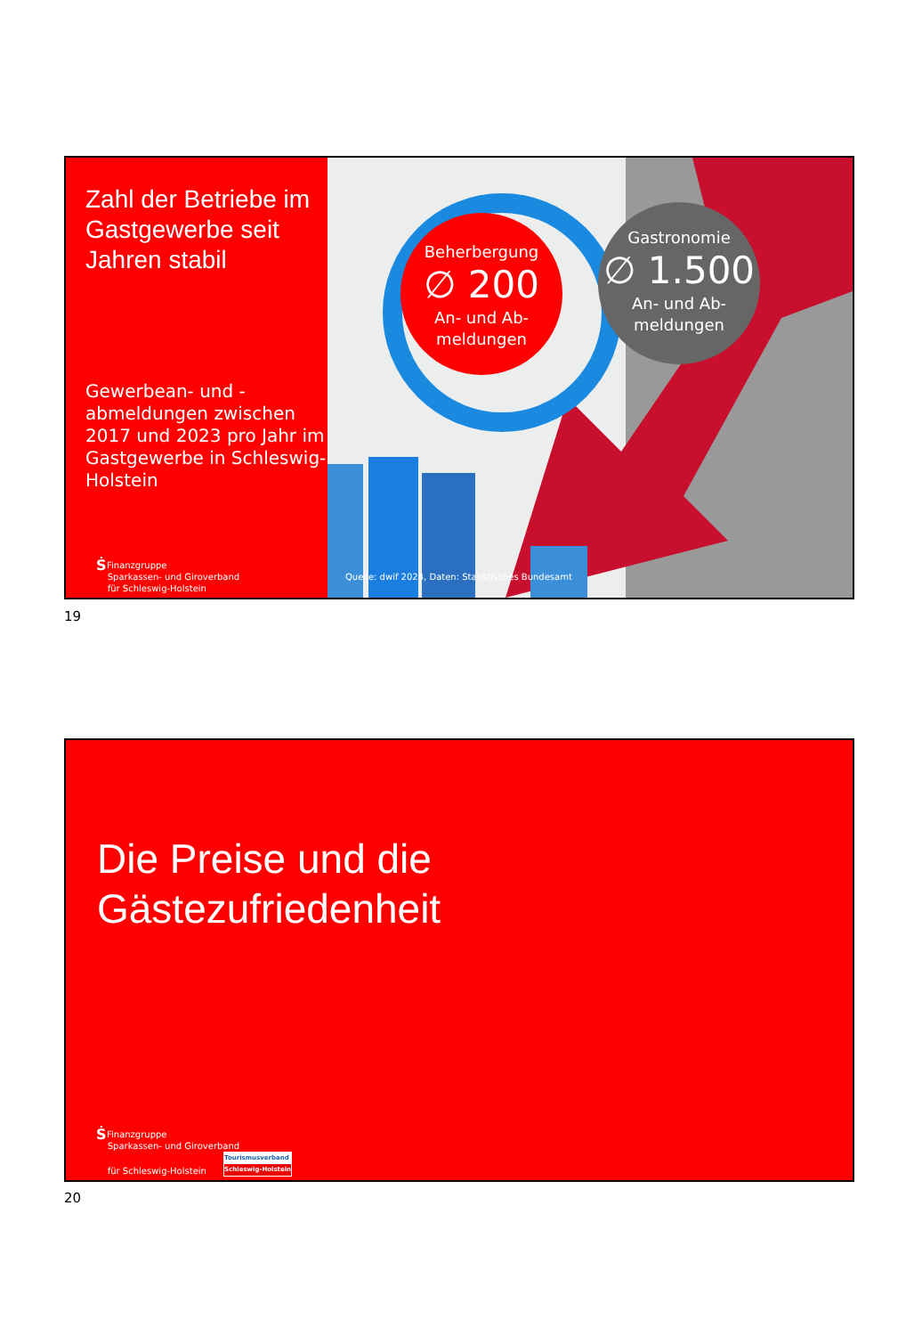Zahl der Betriebe im Gastgewerbe seit Jahren stabil
Gewerbean- und -abmeldungen zwischen 2017 und 2023 pro Jahr im Gastgewerbe in Schleswig-Holstein
Ṡ Finanzgruppe
Sparkassen- und Giroverband
für Schleswig-Holstein
Beherbergung
∅ 200
An- und Ab-
meldungen
Gastronomie
∅ 1.500
An- und Ab-
meldungen
Quelle: dwif 2024, Daten: Statistisches Bundesamt
19
Die Preise und die
Gästezufriedenheit
Ṡ Finanzgruppe
Sparkassen- und Giroverband
für Schleswig-Holstein Tourismusverband Schleswig-Holstein
20